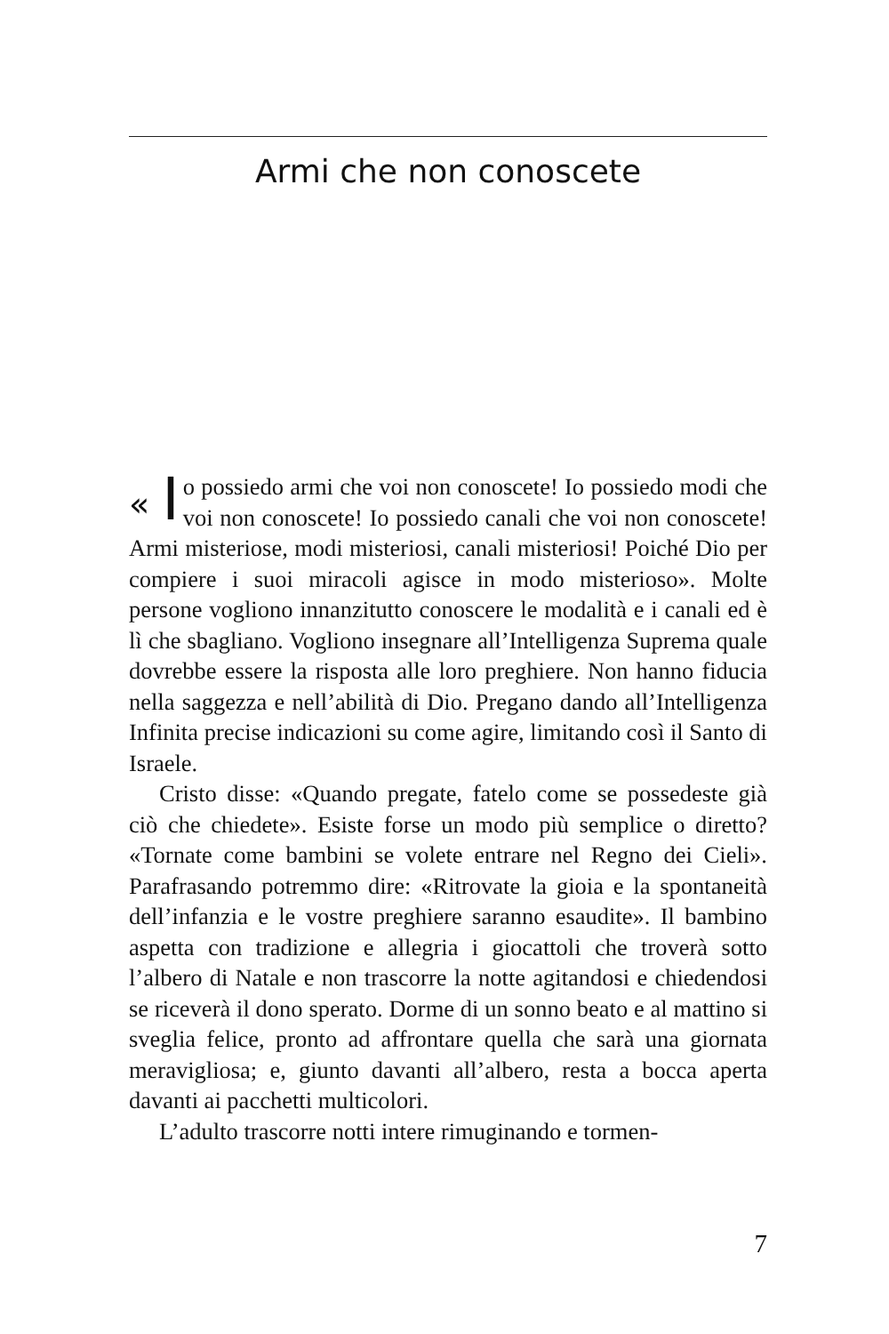Armi che non conoscete
« I o possiedo armi che voi non conoscete! Io possiedo modi che voi non conoscete! Io possiedo canali che voi non conoscete! Armi misteriose, modi misteriosi, canali misteriosi! Poiché Dio per compiere i suoi miracoli agisce in modo misterioso». Molte persone vogliono innanzitutto conoscere le modalità e i canali ed è lì che sbagliano. Vogliono insegnare all’Intelligenza Suprema quale dovrebbe essere la risposta alle loro preghiere. Non hanno fiducia nella saggezza e nell’abilità di Dio. Pregano dando all’Intelligenza Infinita precise indicazioni su come agire, limitando così il Santo di Israele.
Cristo disse: «Quando pregate, fatelo come se possedeste già ciò che chiedete». Esiste forse un modo più semplice o diretto? «Tornate come bambini se volete entrare nel Regno dei Cieli». Parafrasando potremmo dire: «Ritrovate la gioia e la spontaneità dell’infanzia e le vostre preghiere saranno esaudite». Il bambino aspetta con tradizione e allegria i giocattoli che troverà sotto l’albero di Natale e non trascorre la notte agitandosi e chiedendosi se riceverà il dono sperato. Dorme di un sonno beato e al mattino si sveglia felice, pronto ad affrontare quella che sarà una giornata meravigliosa; e, giunto davanti all’albero, resta a bocca aperta davanti ai pacchetti multicolori.
L’adulto trascorre notti intere rimuginando e tormen-
7